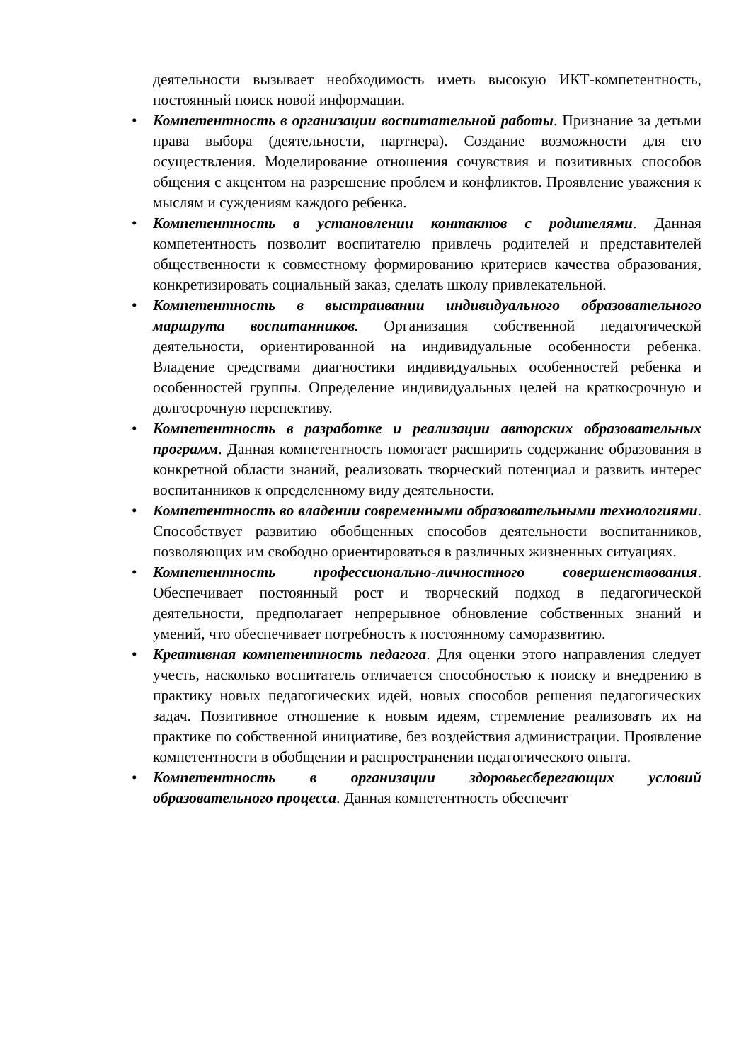деятельности вызывает необходимость иметь высокую ИКТ-компетентность, постоянный поиск новой информации.
• Компетентность в организации воспитательной работы. Признание за детьми права выбора (деятельности, партнера). Создание возможности для его осуществления. Моделирование отношения сочувствия и позитивных способов общения с акцентом на разрешение проблем и конфликтов. Проявление уважения к мыслям и суждениям каждого ребенка.
• Компетентность в установлении контактов с родителями. Данная компетентность позволит воспитателю привлечь родителей и представителей общественности к совместному формированию критериев качества образования, конкретизировать социальный заказ, сделать школу привлекательной.
• Компетентность в выстраивании индивидуального образовательного маршрута воспитанников. Организация собственной педагогической деятельности, ориентированной на индивидуальные особенности ребенка. Владение средствами диагностики индивидуальных особенностей ребенка и особенностей группы. Определение индивидуальных целей на краткосрочную и долгосрочную перспективу.
• Компетентность в разработке и реализации авторских образовательных программ. Данная компетентность помогает расширить содержание образования в конкретной области знаний, реализовать творческий потенциал и развить интерес воспитанников к определенному виду деятельности.
• Компетентность во владении современными образовательными технологиями. Способствует развитию обобщенных способов деятельности воспитанников, позволяющих им свободно ориентироваться в различных жизненных ситуациях.
• Компетентность профессионально-личностного совершенствования. Обеспечивает постоянный рост и творческий подход в педагогической деятельности, предполагает непрерывное обновление собственных знаний и умений, что обеспечивает потребность к постоянному саморазвитию.
• Креативная компетентность педагога. Для оценки этого направления следует учесть, насколько воспитатель отличается способностью к поиску и внедрению в практику новых педагогических идей, новых способов решения педагогических задач. Позитивное отношение к новым идеям, стремление реализовать их на практике по собственной инициативе, без воздействия администрации. Проявление компетентности в обобщении и распространении педагогического опыта.
• Компетентность в организации здоровьесберегающих условий образовательного процесса. Данная компетентность обеспечит